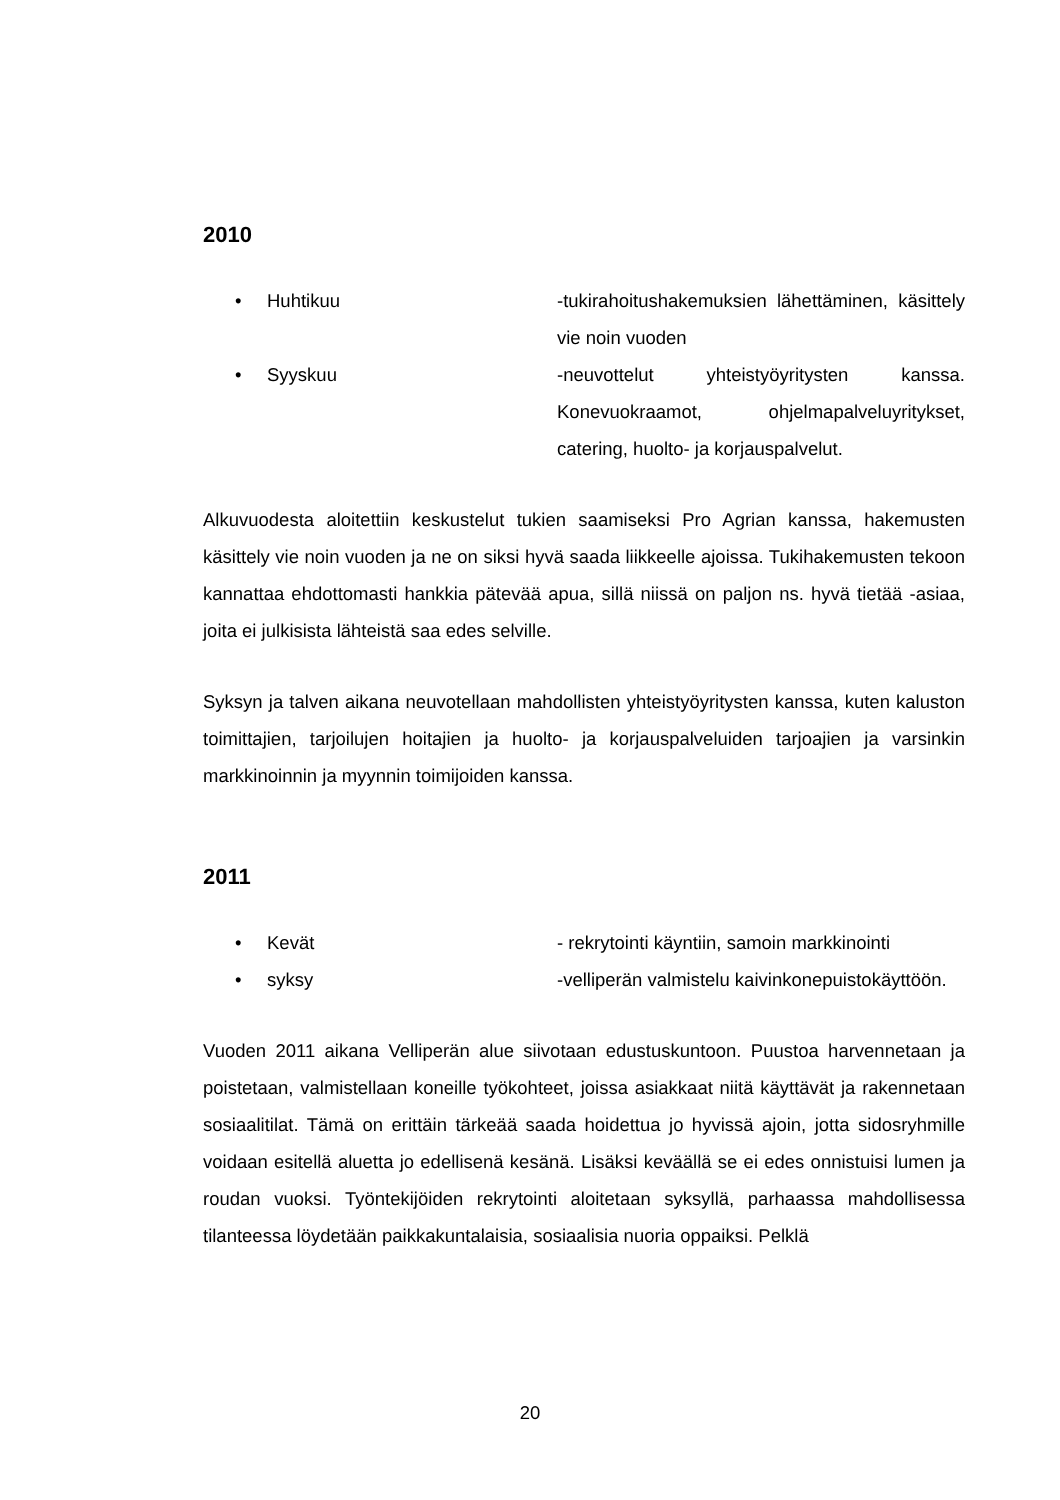2010
• Huhtikuu -tukirahoitushakemuksien lähettäminen, käsittely vie noin vuoden
• Syyskuu -neuvottelut yhteistyöyritysten kanssa. Konevuokraamot, ohjelmapalveluyritykset, catering, huolto- ja korjauspalvelut.
Alkuvuodesta aloitettiin keskustelut tukien saamiseksi Pro Agrian kanssa, hakemusten käsittely vie noin vuoden ja ne on siksi hyvä saada liikkeelle ajoissa. Tukihakemusten tekoon kannattaa ehdottomasti hankkia pätevää apua, sillä niissä on paljon ns. hyvä tietää -asiaa, joita ei julkisista lähteistä saa edes selville.
Syksyn ja talven aikana neuvotellaan mahdollisten yhteistyöyritysten kanssa, kuten kaluston toimittajien, tarjoilujen hoitajien ja huolto- ja korjauspalveluiden tarjoajien ja varsinkin markkinoinnin ja myynnin toimijoiden kanssa.
2011
• Kevät - rekrytointi käyntiin, samoin markkinointi
• syksy -velliperän valmistelu kaivinkonepuistokäyttöön.
Vuoden 2011 aikana Velliperän alue siivotaan edustuskuntoon. Puustoa harvennetaan ja poistetaan, valmistellaan koneille työkohteet, joissa asiakkaat niitä käyttävät ja rakennetaan sosiaalitilat. Tämä on erittäin tärkeää saada hoidettua jo hyvissä ajoin, jotta sidosryhmille voidaan esitellä aluetta jo edellisenä kesänä. Lisäksi keväällä se ei edes onnistuisi lumen ja roudan vuoksi. Työntekijöiden rekrytointi aloitetaan syksyllä, parhaassa mahdollisessa tilanteessa löydetään paikkakuntalaisia, sosiaalisia nuoria oppaiksi. Pelklä
20